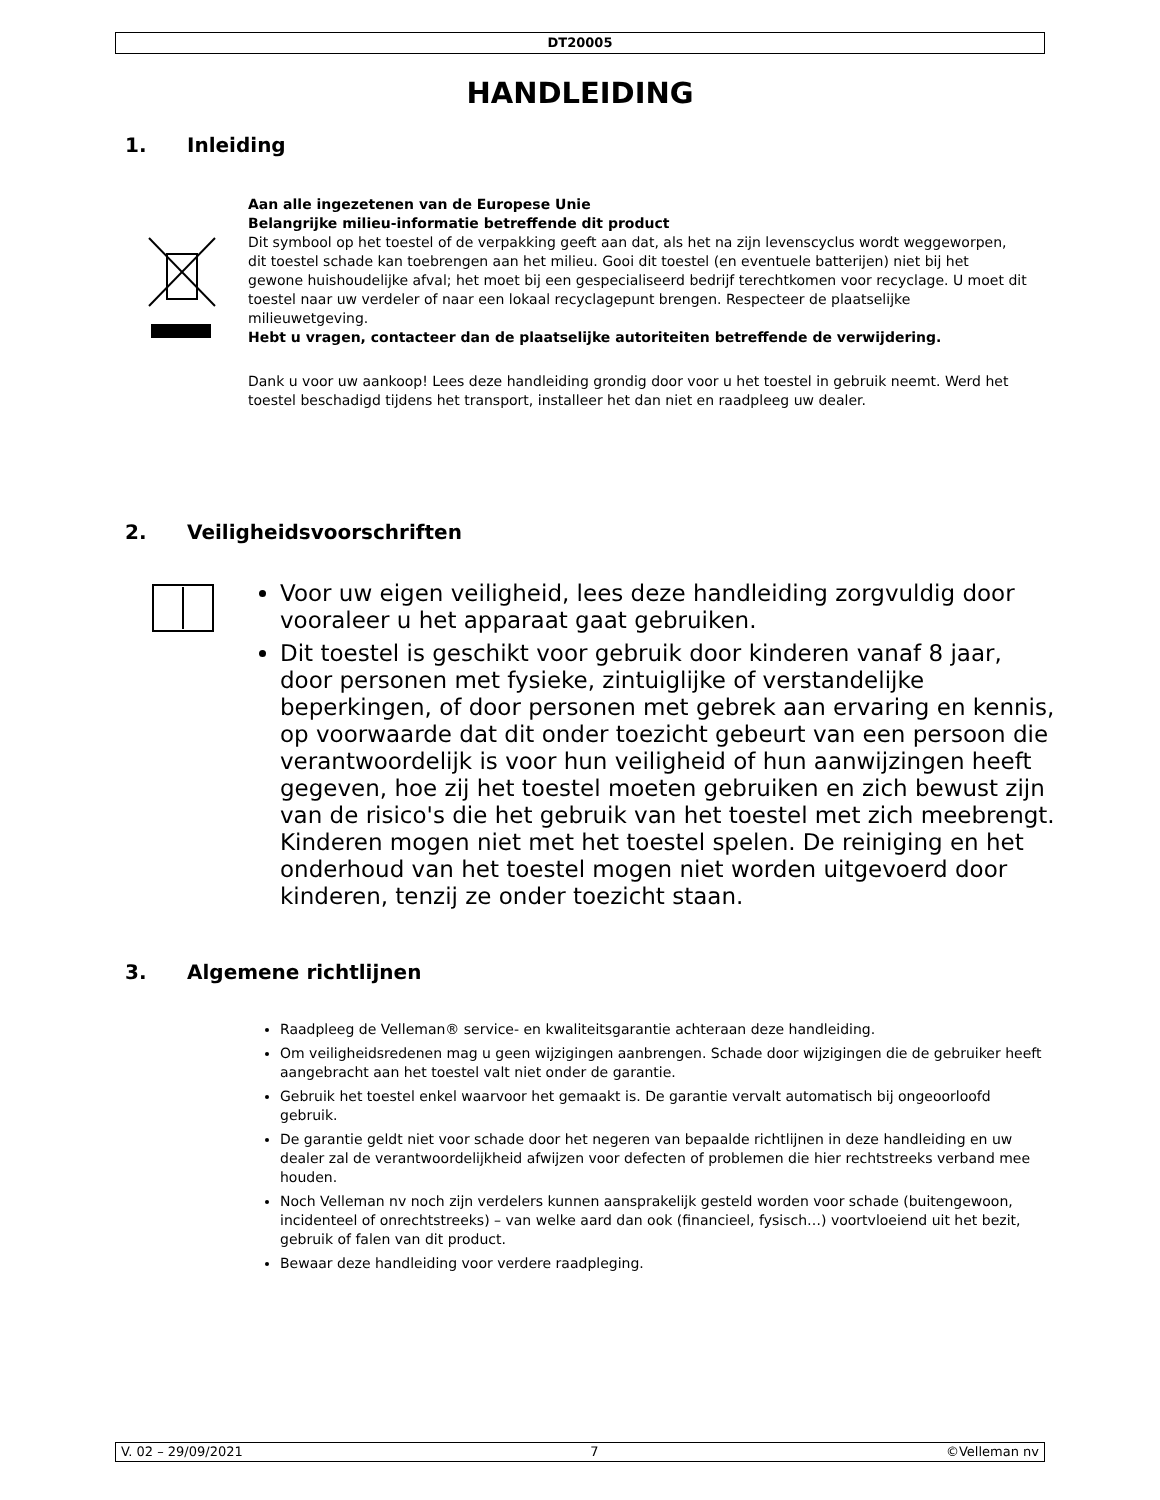DT20005
HANDLEIDING
1. Inleiding
Aan alle ingezetenen van de Europese Unie
Belangrijke milieu-informatie betreffende dit product
Dit symbool op het toestel of de verpakking geeft aan dat, als het na zijn levenscyclus wordt weggeworpen, dit toestel schade kan toebrengen aan het milieu. Gooi dit toestel (en eventuele batterijen) niet bij het gewone huishoudelijke afval; het moet bij een gespecialiseerd bedrijf terechtkomen voor recyclage. U moet dit toestel naar uw verdeler of naar een lokaal recyclagepunt brengen. Respecteer de plaatselijke milieuwetgeving.
Hebt u vragen, contacteer dan de plaatselijke autoriteiten betreffende de verwijdering.
Dank u voor uw aankoop! Lees deze handleiding grondig door voor u het toestel in gebruik neemt. Werd het toestel beschadigd tijdens het transport, installeer het dan niet en raadpleeg uw dealer.
2. Veiligheidsvoorschriften
Voor uw eigen veiligheid, lees deze handleiding zorgvuldig door vooraleer u het apparaat gaat gebruiken.
Dit toestel is geschikt voor gebruik door kinderen vanaf 8 jaar, door personen met fysieke, zintuiglijke of verstandelijke beperkingen, of door personen met gebrek aan ervaring en kennis, op voorwaarde dat dit onder toezicht gebeurt van een persoon die verantwoordelijk is voor hun veiligheid of hun aanwijzingen heeft gegeven, hoe zij het toestel moeten gebruiken en zich bewust zijn van de risico's die het gebruik van het toestel met zich meebrengt. Kinderen mogen niet met het toestel spelen. De reiniging en het onderhoud van het toestel mogen niet worden uitgevoerd door kinderen, tenzij ze onder toezicht staan.
3. Algemene richtlijnen
Raadpleeg de Velleman® service- en kwaliteitsgarantie achteraan deze handleiding.
Om veiligheidsredenen mag u geen wijzigingen aanbrengen. Schade door wijzigingen die de gebruiker heeft aangebracht aan het toestel valt niet onder de garantie.
Gebruik het toestel enkel waarvoor het gemaakt is. De garantie vervalt automatisch bij ongeoorloofd gebruik.
De garantie geldt niet voor schade door het negeren van bepaalde richtlijnen in deze handleiding en uw dealer zal de verantwoordelijkheid afwijzen voor defecten of problemen die hier rechtstreeks verband mee houden.
Noch Velleman nv noch zijn verdelers kunnen aansprakelijk gesteld worden voor schade (buitengewoon, incidenteel of onrechtstreeks) – van welke aard dan ook (financieel, fysisch…) voortvloeiend uit het bezit, gebruik of falen van dit product.
Bewaar deze handleiding voor verdere raadpleging.
V. 02 – 29/09/2021 7 ©Velleman nv